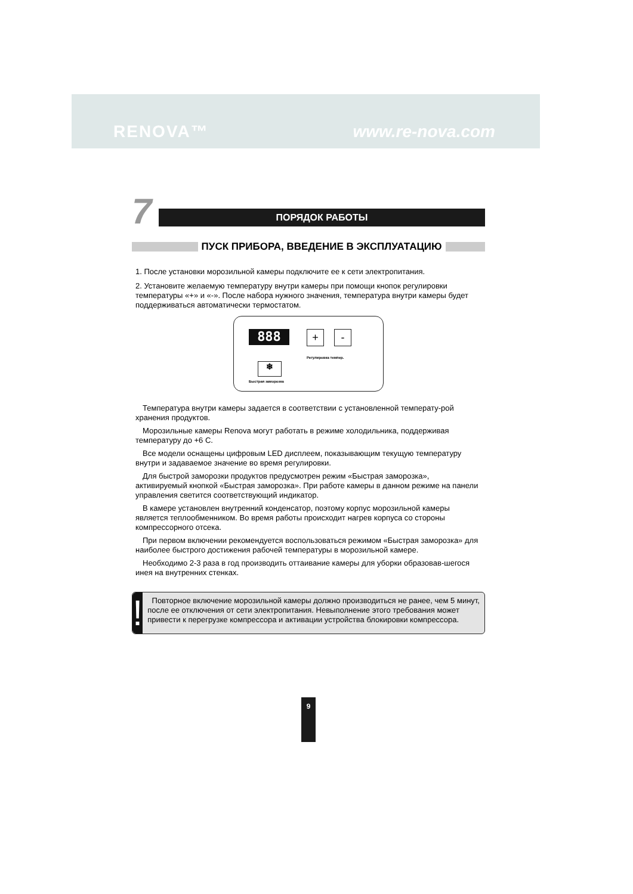RENOVA™ www.re-nova.com
7
ПОРЯДОК РАБОТЫ
ПУСК ПРИБОРА, ВВЕДЕНИЕ В ЭКСПЛУАТАЦИЮ
1. После установки морозильной камеры подключите ее к сети электропитания.
2. Установите желаемую температуру внутри камеры при помощи кнопок регулировки температуры «+» и «-». После набора нужного значения, температура внутри камеры будет поддерживаться автоматически термостатом.
888 + -
Регулировка темпер.
❄
Быстрая заморозка
Температура внутри камеры задается в соответствии с установленной температу-рой хранения продуктов.
Морозильные камеры Renova могут работать в режиме холодильника, поддерживая температуру до +6 С.
Все модели оснащены цифровым LED дисплеем, показывающим текущую температуру внутри и задаваемое значение во время регулировки.
Для быстрой заморозки продуктов предусмотрен режим «Быстрая заморозка», активируемый кнопкой «Быстрая заморозка». При работе камеры в данном режиме на панели управления светится соответствующий индикатор.
В камере установлен внутренний конденсатор, поэтому корпус морозильной камеры является теплообменником. Во время работы происходит нагрев корпуса со стороны компрессорного отсека.
При первом включении рекомендуется воспользоваться режимом «Быстрая заморозка» для наиболее быстрого достижения рабочей температуры в морозильной камере.
Необходимо 2-3 раза в год производить оттаивание камеры для уборки образовав-шегося инея на внутренних стенках.
!
Повторное включение морозильной камеры должно производиться не ранее, чем 5 минут, после ее отключения от сети электропитания. Невыполнение этого требования может привести к перегрузке компрессора и активации устройства блокировки компрессора.
9